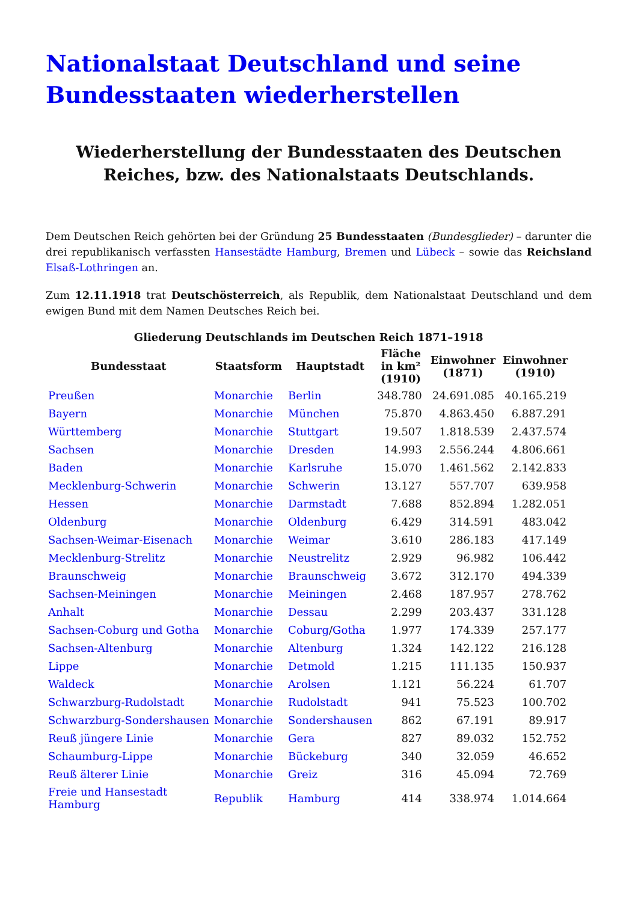Nationalstaat Deutschland und seine Bundesstaaten wiederherstellen
Wiederherstellung der Bundesstaaten des Deutschen Reiches, bzw. des Nationalstaats Deutschlands.
Dem Deutschen Reich gehörten bei der Gründung 25 Bundesstaaten (Bundesglieder) – darunter die drei republikanisch verfassten Hansestädte Hamburg, Bremen und Lübeck – sowie das Reichsland Elsaß-Lothringen an.
Zum 12.11.1918 trat Deutschösterreich, als Republik, dem Nationalstaat Deutschland und dem ewigen Bund mit dem Namen Deutsches Reich bei.
Gliederung Deutschlands im Deutschen Reich 1871–1918
| Bundesstaat | Staatsform | Hauptstadt | Fläche in km² (1910) | Einwohner (1871) | Einwohner (1910) |
| --- | --- | --- | --- | --- | --- |
| Preußen | Monarchie | Berlin | 348.780 | 24.691.085 | 40.165.219 |
| Bayern | Monarchie | München | 75.870 | 4.863.450 | 6.887.291 |
| Württemberg | Monarchie | Stuttgart | 19.507 | 1.818.539 | 2.437.574 |
| Sachsen | Monarchie | Dresden | 14.993 | 2.556.244 | 4.806.661 |
| Baden | Monarchie | Karlsruhe | 15.070 | 1.461.562 | 2.142.833 |
| Mecklenburg-Schwerin | Monarchie | Schwerin | 13.127 | 557.707 | 639.958 |
| Hessen | Monarchie | Darmstadt | 7.688 | 852.894 | 1.282.051 |
| Oldenburg | Monarchie | Oldenburg | 6.429 | 314.591 | 483.042 |
| Sachsen-Weimar-Eisenach | Monarchie | Weimar | 3.610 | 286.183 | 417.149 |
| Mecklenburg-Strelitz | Monarchie | Neustrelitz | 2.929 | 96.982 | 106.442 |
| Braunschweig | Monarchie | Braunschweig | 3.672 | 312.170 | 494.339 |
| Sachsen-Meiningen | Monarchie | Meiningen | 2.468 | 187.957 | 278.762 |
| Anhalt | Monarchie | Dessau | 2.299 | 203.437 | 331.128 |
| Sachsen-Coburg und Gotha | Monarchie | Coburg / Gotha | 1.977 | 174.339 | 257.177 |
| Sachsen-Altenburg | Monarchie | Altenburg | 1.324 | 142.122 | 216.128 |
| Lippe | Monarchie | Detmold | 1.215 | 111.135 | 150.937 |
| Waldeck | Monarchie | Arolsen | 1.121 | 56.224 | 61.707 |
| Schwarzburg-Rudolstadt | Monarchie | Rudolstadt | 941 | 75.523 | 100.702 |
| Schwarzburg-Sondershausen | Monarchie | Sondershausen | 862 | 67.191 | 89.917 |
| Reuß jüngere Linie | Monarchie | Gera | 827 | 89.032 | 152.752 |
| Schaumburg-Lippe | Monarchie | Bückeburg | 340 | 32.059 | 46.652 |
| Reuß älterer Linie | Monarchie | Greiz | 316 | 45.094 | 72.769 |
| Freie und Hansestadt Hamburg | Republik | Hamburg | 414 | 338.974 | 1.014.664 |